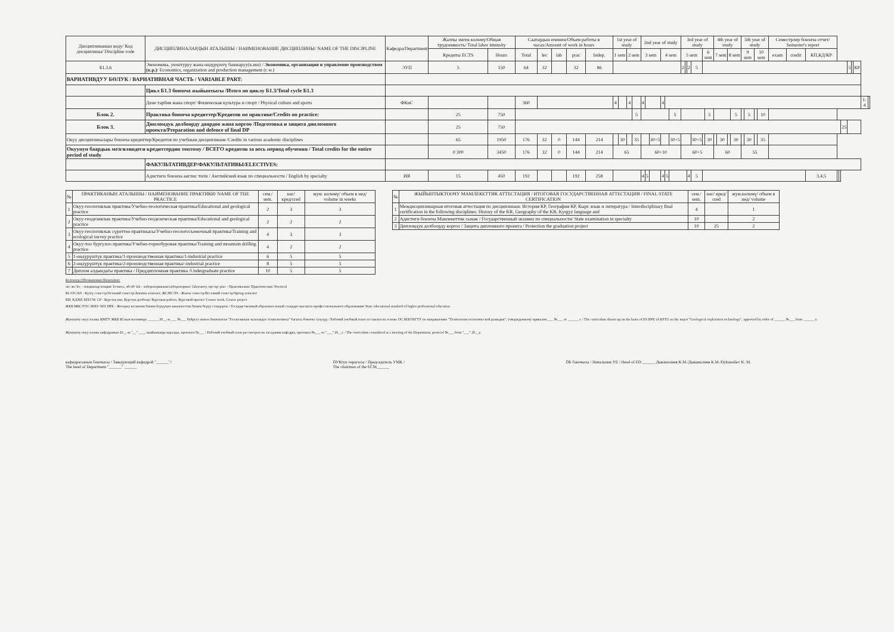| Дисциплинанын коду/ Код дисциплины/ Discipline code | ДИСЦИПЛИНАЛАРДЫН АТАЛЫШЫ / НАИМЕНОВАНИЕ ДИСЦИПЛИНЫ/ NAME OF THE DISCIPLINE | Кафедра/Department | Жалпы эмгек көлөмү/Общая трудоемкость/ Total labor intensity | | Саатардын ичинен/Объем работы в часах/Amount of work in hours | | | | | 1st year of study | | | | | | | | 2nd year of study | | | | | | | | 3rd year of study | | | | | | 4th year of study | | | | 5th year of study | | | | Семестрлер боюнча отчет/ Semester's report | | | | | | | | | | |
| --- | --- | --- | --- | --- | --- | --- | --- | --- | --- | --- | --- | --- | --- | --- | --- | --- | --- | --- | --- | --- | --- | --- | --- | --- | --- | --- | --- | --- | --- | --- | --- | --- | --- | --- | --- | --- | --- | --- | --- | --- | --- | --- | --- | --- | --- | --- | --- | --- | --- | --- |
| | | | Кредиты ECTS | Hours | Total | lec | lab | prac | Indep. | 1 sem | | | | 2 sem | | | | 3 sem | | | | 4 sem | | | | 5 sem | | | | 6 sem | | 7 sem | | 8 sem | | 9 sem | | 10 sem | | exam | credit | КП,КД/КР | | | | | | | | |
| Б1.3.6 | Экономика, уюштуруу жана өндүрүштү башкаруу(к.иш) / Экономика, организация и управление производством (к.р.) / Economics, organization and production management (c.w.) | ЭУП | 5 | 150 | 64 | 32 | | 32 | 86 | | | | | | | | | | | | | | | | | 2 | | 2 | 5 | | | | | | | | | | | | | | | | | 5 | | КР | | |
| ВАРИАТИВДУУ БӨЛУК / ВАРИАТИВНАЯ ЧАСТЬ / VARIABLE PART: | | | | | | | | | | | | | | | | | | | | | | | | | | | | | | | | | | | | | | | | | | | | | | | | | | |
| | Цикл Б1.3 боюнча жыйынтыгы /Итого по циклу Б1.3/Total cycle Б1.3 | | | | | | | | | | | | | | | | | | | | | | | | | | | | | | | | | | | | | | | | | | | | | | | | | |
| | Дене тарбия жана спорт/ Физическая культура и спорт / Physical culture and sports | ФКиС | | | 360 | | | | | | 4 | | | | 4 | | | | 4 | | | | 4 | | | | | | | | | | | | | | | | | | | | | | | | | | 1-4 | |
| Блок 2. | Практика боюнча кредиттер/Кредитов по практике/Credits on practice: | | 25 | 750 | | | | | | | | | | | | | 5 | | | | | | | | 5 | | | | | | 5 | | | | 5 | | 5 | | 10 | | | | | | | | | | | |
| Блок 3. | Дипломдук долбоорду даярдоо жана коргоо /Подготовка и защита дипломного проекта/Preparation and defence of final DP | | 25 | 750 | | | | | | | | | | | | | | | | | | | | | | | | | | | | | | | | | | | | | | | | | 25 | | | | | |
| Окуу дисциплиналары боюнча кредиттер/Кредитов по учебным дисциплинам /Credits in various academic disciplines | | | 65 | 1950 | 176 | 32 | 0 | 144 | 214 | | | | 30 | | | | 35 | | | | 30+5 | | | | 30+5 | | | | 30+5 | | 30 | | 30 | | 30 | | 30 | | 35 | | | | | | | | | | | |
| Окуунун баардык мезгилиндеги кредиттердин топтому / ВСЕГО кредитов за весь период обучения / Total credits for the entire period of study | | | 0 300 | 3450 | 176 | 32 | 0 | 144 | 214 | 65 | | | | | | | | 60+10 | | | | | | | | 60+5 | | | | | | 60 | | | | 55 | | | | | | | | | | | | | | |
| | ФАКУЛЬТАТИВДЕР/ФАКУЛЬТАТИВЫ/ELECTIVES: | | | | | | | | | | | | | | | | | | | | | | | | | | | | | | | | | | | | | | | | | | | | | | | | | |
| | Адистиги боюнча англис тили / Английский язык по специальности / English by specialty | ИЯ | 15 | 450 | 192 | | | 192 | 258 | | | | | | | | | | 4 | 5 | | | 4 | 5 | | | | 4 | 5 | | | | | | | | | | | | | 3,4,5 | | | | | | | | |
| № | ПРАКТИКАНЫН АТАЛЫШЫ / НАИМЕНОВАНИЕ ПРАКТИКИ/ NAME OF THE PRACTICE | сем./ sem. | нас/ кред/cred | жум. көлөмү/ объем в нед/ volume in weeks |
| --- | --- | --- | --- | --- |
| 1 | Окуу-геологиялык практика/Учебно-геологическая практика/Educational and geological practice | 2 | 3 | 3 |
| 2 | Окуу-геодезиялык практика/Учебно-геодезическая практика/Educational and geological practice | 2 | 2 | 2 |
| 3 | Окуу-геологиялык сүрөттөө практикасы/Учебно-геологосъемочный практика/Training and ecological survey practice | 4 | 3 | 3 |
| 4 | Окуу-тоо бургулоо практика/Учебно-горнобуровая практика/Training and mountain drilling practice | 4 | 2 | 2 |
| 5 | 1-өндүрүштүк практика/1-производственная практика/1-industrial practice | 6 | 5 | 5 |
| 6 | 2-өндүрүштүк практика/2-производственная практика/-industrial practice | 8 | 5 | 5 |
| 7 | Диплом алдындагы практика / Преддипломная практика /Undergraduate practice | 10 | 5 | 5 |
| № | ЖЫЙЫНТЫКТООЧУ МАМЛЕКЕТТИК АТТЕСТАЦИЯ / ИТОГОВАЯ ГОСУДАРСТВЕННАЯ АТТЕСТАЦИЯ / FINAL STATE CERTIFICATION | сем./ sem. | нас/ кред/ cred | жум.көлөмү/ объем в нед/ volume |
| --- | --- | --- | --- | --- |
| 1 | Междисциплинарная итоговая аттестация по дисциплинам: История КР, География КР, Кырг. язык и литература / Interdisciplinary final certification in the following disciplines: History of the KR, Geography of the KR, Kyrgyz language and | 4 | | 1 |
| 2 | Адистиги боюнча Мамлекеттик сынак / Государственный экзамен по специальности/ State examination in specialty | 10 | | 2 |
| 3 | Дипломдук долбоорду коргоо / Защита дипломного проекта / Protection the graduation project | 10 | 25 | 2 |
Белгилер:/Обозначения:/Denotation:
лк/ лк/ lec - лекциялар/лекции/ lectures, лб/лб/ lab - лабораториялык/лабораторные/ laboratory, пр/ пр/ prac - Практикалык/ Практические/ Practical
КС/ОС/AS - Күзгү семестр/Осенний семестр/Autumn semester, ЖС/ВС/SS - Жазгы семестр/Весенний семестр/Spring semester
КИ, КД/КР, КП/CW, CP - Курстук иш, Курстук долбоор/ Курсовая работа, Курсовой проект/ Course work, Course project
ЖКБ МБС/ГОС ВПО/ SES HPE - Жогорку кесиптик билим берүүнүн мамлекеттик билим берүү стандарты / Государственный образовательный стандарт высшего профессионального образования/ State educational standard of higher professional education
Жумушчу окуу планы КМТУ ЖКБ БСнын негизинде ______ 20__-ж ___ №___ буйругу менен бекитилген "Геологиялык чалгындоо технологиясы" багыты боюнча түзүлдү / Рабочий учебный план составлен на основе ОС ВПО КГТУ по направлению "Технология геологической разведки", утвержденному приказом ___ №___ от ______ г. / The curriculum drawn up on the basis of ES HPE of KSTU on the major "Geological exploration technology", approved by order of ______ №___ from ______ y.
Жумушчу окуу планы кафедранын 20__-ж "__" ____ жыйынында каралды, протокол №___ / Рабочий учебный план рассмотрен на заседании кафедры, протокол №___ от "___" 20__г. / The curriculum considered at a meeting of the Department, protocol №___ from "___" 20__y.
кафедрасынын башчысы / Заведующий кафедрой "______"/
The head of Department "______" ______
ОУКтун төрагасы / Председатель УМК /
The chairman of the ECM______
ОБ башчысы / Начальник УЕ / Head of ED ______ Дыканалиев К.М./Дыканалиев К.М./Dykanaliev K. M.